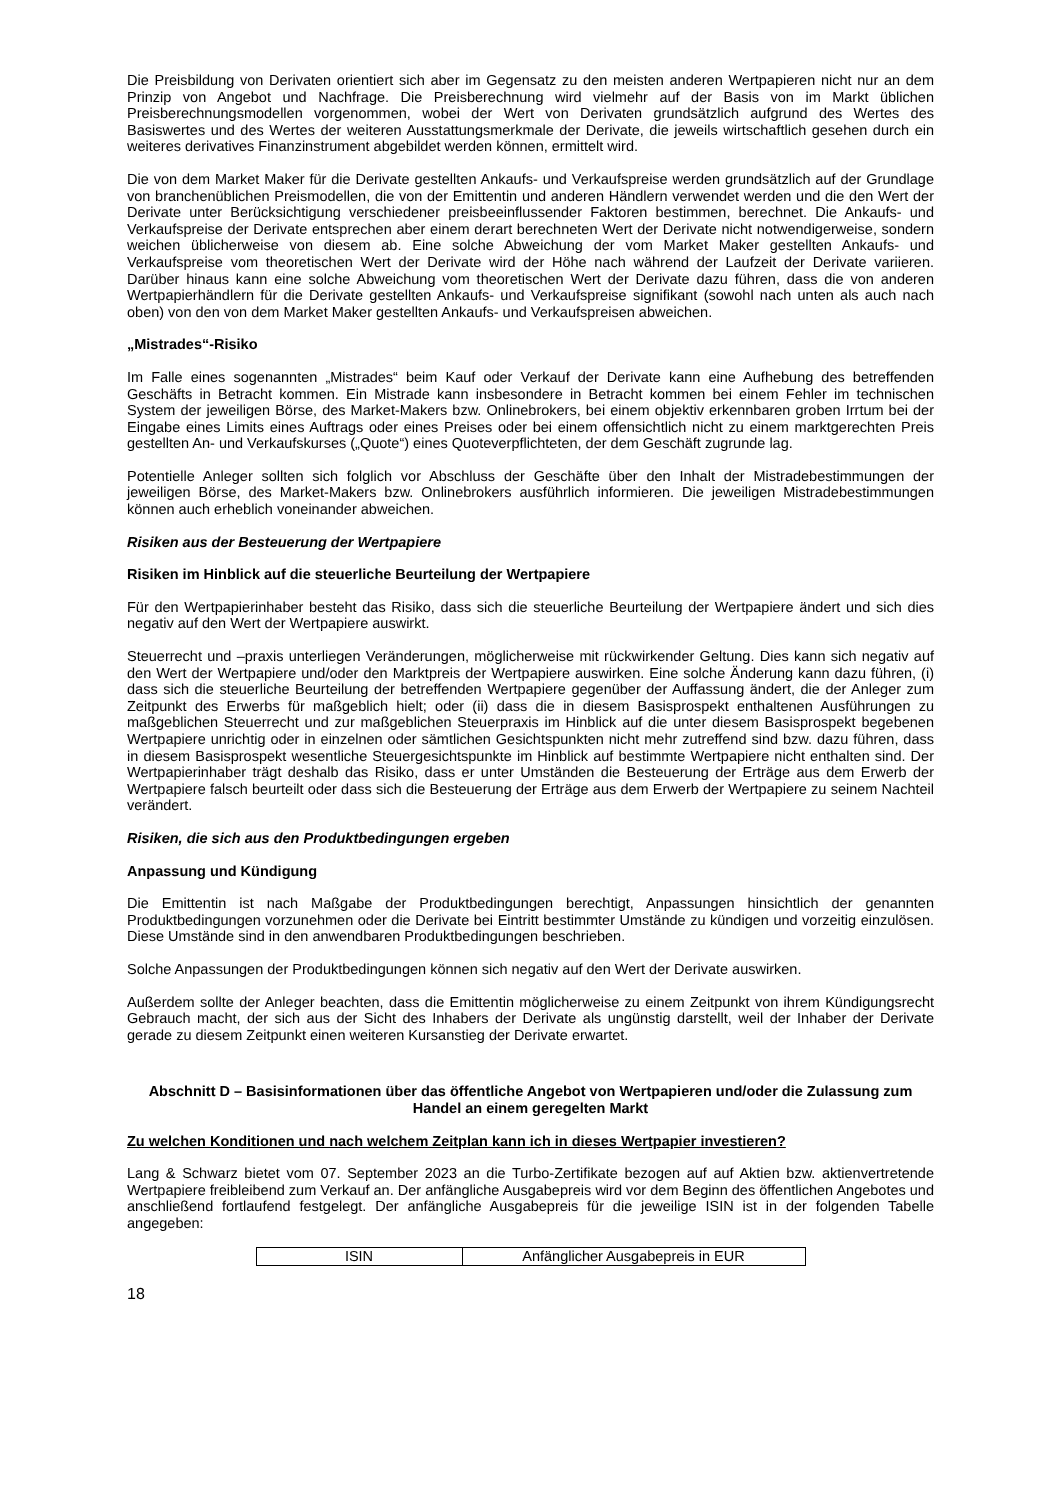Die Preisbildung von Derivaten orientiert sich aber im Gegensatz zu den meisten anderen Wertpapieren nicht nur an dem Prinzip von Angebot und Nachfrage. Die Preisberechnung wird vielmehr auf der Basis von im Markt üblichen Preisberechnungsmodellen vorgenommen, wobei der Wert von Derivaten grundsätzlich aufgrund des Wertes des Basiswertes und des Wertes der weiteren Ausstattungsmerkmale der Derivate, die jeweils wirtschaftlich gesehen durch ein weiteres derivatives Finanzinstrument abgebildet werden können, ermittelt wird.
Die von dem Market Maker für die Derivate gestellten Ankaufs- und Verkaufspreise werden grundsätzlich auf der Grundlage von branchenüblichen Preismodellen, die von der Emittentin und anderen Händlern verwendet werden und die den Wert der Derivate unter Berücksichtigung verschiedener preisbeeinflussender Faktoren bestimmen, berechnet. Die Ankaufs- und Verkaufspreise der Derivate entsprechen aber einem derart berechneten Wert der Derivate nicht notwendigerweise, sondern weichen üblicherweise von diesem ab. Eine solche Abweichung der vom Market Maker gestellten Ankaufs- und Verkaufspreise vom theoretischen Wert der Derivate wird der Höhe nach während der Laufzeit der Derivate variieren. Darüber hinaus kann eine solche Abweichung vom theoretischen Wert der Derivate dazu führen, dass die von anderen Wertpapierhändlern für die Derivate gestellten Ankaufs- und Verkaufspreise signifikant (sowohl nach unten als auch nach oben) von den von dem Market Maker gestellten Ankaufs- und Verkaufspreisen abweichen.
„Mistrades“-Risiko
Im Falle eines sogenannten „Mistrades“ beim Kauf oder Verkauf der Derivate kann eine Aufhebung des betreffenden Geschäfts in Betracht kommen. Ein Mistrade kann insbesondere in Betracht kommen bei einem Fehler im technischen System der jeweiligen Börse, des Market-Makers bzw. Onlinebrokers, bei einem objektiv erkennbaren groben Irrtum bei der Eingabe eines Limits eines Auftrags oder eines Preises oder bei einem offensichtlich nicht zu einem marktgerechten Preis gestellten An- und Verkaufskurses („Quote“) eines Quoteverpflichteten, der dem Geschäft zugrunde lag.
Potentielle Anleger sollten sich folglich vor Abschluss der Geschäfte über den Inhalt der Mistradebestimmungen der jeweiligen Börse, des Market-Makers bzw. Onlinebrokers ausführlich informieren. Die jeweiligen Mistradebestimmungen können auch erheblich voneinander abweichen.
Risiken aus der Besteuerung der Wertpapiere
Risiken im Hinblick auf die steuerliche Beurteilung der Wertpapiere
Für den Wertpapierinhaber besteht das Risiko, dass sich die steuerliche Beurteilung der Wertpapiere ändert und sich dies negativ auf den Wert der Wertpapiere auswirkt.
Steuerrecht und –praxis unterliegen Veränderungen, möglicherweise mit rückwirkender Geltung. Dies kann sich negativ auf den Wert der Wertpapiere und/oder den Marktpreis der Wertpapiere auswirken. Eine solche Änderung kann dazu führen, (i) dass sich die steuerliche Beurteilung der betreffenden Wertpapiere gegenüber der Auffassung ändert, die der Anleger zum Zeitpunkt des Erwerbs für maßgeblich hielt; oder (ii) dass die in diesem Basisprospekt enthaltenen Ausführungen zu maßgeblichen Steuerrecht und zur maßgeblichen Steuerpraxis im Hinblick auf die unter diesem Basisprospekt begebenen Wertpapiere unrichtig oder in einzelnen oder sämtlichen Gesichtspunkten nicht mehr zutreffend sind bzw. dazu führen, dass in diesem Basisprospekt wesentliche Steuergesichtspunkte im Hinblick auf bestimmte Wertpapiere nicht enthalten sind. Der Wertpapierinhaber trägt deshalb das Risiko, dass er unter Umständen die Besteuerung der Erträge aus dem Erwerb der Wertpapiere falsch beurteilt oder dass sich die Besteuerung der Erträge aus dem Erwerb der Wertpapiere zu seinem Nachteil verändert.
Risiken, die sich aus den Produktbedingungen ergeben
Anpassung und Kündigung
Die Emittentin ist nach Maßgabe der Produktbedingungen berechtigt, Anpassungen hinsichtlich der genannten Produktbedingungen vorzunehmen oder die Derivate bei Eintritt bestimmter Umstände zu kündigen und vorzeitig einzulösen. Diese Umstände sind in den anwendbaren Produktbedingungen beschrieben.
Solche Anpassungen der Produktbedingungen können sich negativ auf den Wert der Derivate auswirken.
Außerdem sollte der Anleger beachten, dass die Emittentin möglicherweise zu einem Zeitpunkt von ihrem Kündigungsrecht Gebrauch macht, der sich aus der Sicht des Inhabers der Derivate als ungünstig darstellt, weil der Inhaber der Derivate gerade zu diesem Zeitpunkt einen weiteren Kursanstieg der Derivate erwartet.
Abschnitt D – Basisinformationen über das öffentliche Angebot von Wertpapieren und/oder die Zulassung zum Handel an einem geregelten Markt
Zu welchen Konditionen und nach welchem Zeitplan kann ich in dieses Wertpapier investieren?
Lang & Schwarz bietet vom 07. September 2023 an die Turbo-Zertifikate bezogen auf auf Aktien bzw. aktienvertretende Wertpapiere freibleibend zum Verkauf an. Der anfängliche Ausgabepreis wird vor dem Beginn des öffentlichen Angebotes und anschließend fortlaufend festgelegt. Der anfängliche Ausgabepreis für die jeweilige ISIN ist in der folgenden Tabelle angegeben:
| ISIN | Anfänglicher Ausgabepreis in EUR |
18